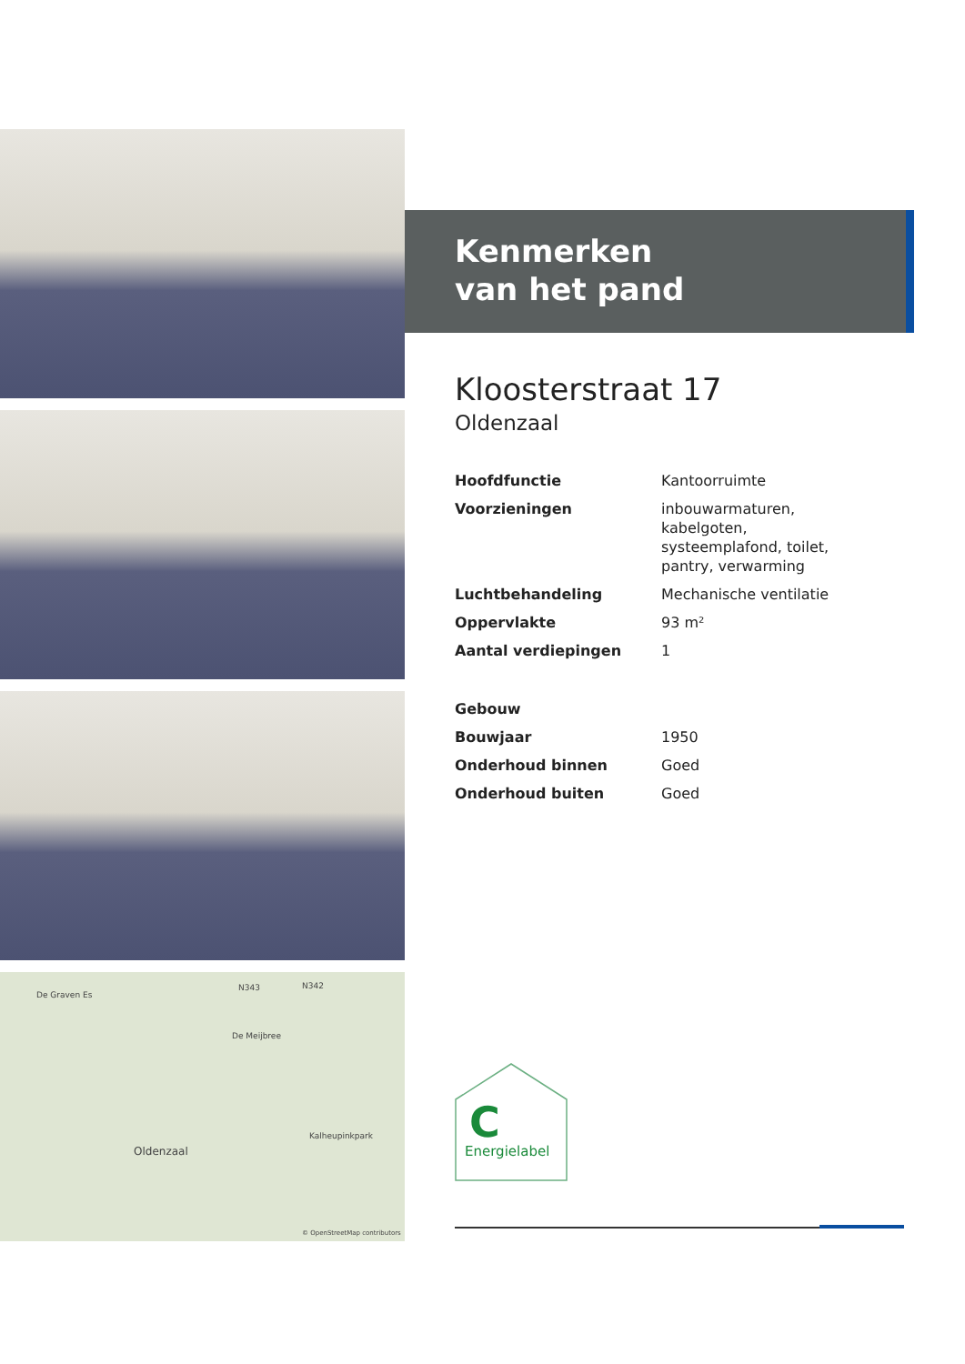De Graven Es
N343 N342
De Meijbree
Oldenzaal
Kalheupinkpark
© OpenStreetMap contributors
Kenmerken
van het pand
Kloosterstraat 17
Oldenzaal
| Hoofdfunctie | Kantoorruimte |
| Voorzieningen | inbouwarmaturen, kabelgoten, systeemplafond, toilet, pantry, verwarming |
| Luchtbehandeling | Mechanische ventilatie |
| Oppervlakte | 93 m² |
| Aantal verdiepingen | 1 |
| Gebouw | |
| Bouwjaar | 1950 |
| Onderhoud binnen | Goed |
| Onderhoud buiten | Goed |
C
Energielabel